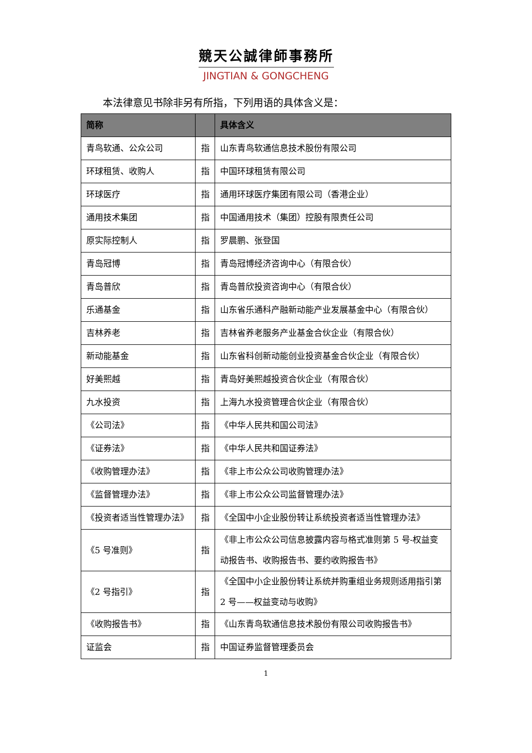競天公誠律師事務所
JINGTIAN & GONGCHENG
本法律意见书除非另有所指，下列用语的具体含义是：
| 简称 | | 具体含义 |
| --- | --- | --- |
| 青鸟软通、公众公司 | 指 | 山东青鸟软通信息技术股份有限公司 |
| 环球租赁、收购人 | 指 | 中国环球租赁有限公司 |
| 环球医疗 | 指 | 通用环球医疗集团有限公司（香港企业） |
| 通用技术集团 | 指 | 中国通用技术（集团）控股有限责任公司 |
| 原实际控制人 | 指 | 罗晨鹏、张登国 |
| 青岛冠博 | 指 | 青岛冠博经济咨询中心（有限合伙） |
| 青岛普欣 | 指 | 青岛普欣投资咨询中心（有限合伙） |
| 乐通基金 | 指 | 山东省乐通科产融新动能产业发展基金中心（有限合伙） |
| 吉林养老 | 指 | 吉林省养老服务产业基金合伙企业（有限合伙） |
| 新动能基金 | 指 | 山东省科创新动能创业投资基金合伙企业（有限合伙） |
| 好美熙越 | 指 | 青岛好美熙越投资合伙企业（有限合伙） |
| 九水投资 | 指 | 上海九水投资管理合伙企业（有限合伙） |
| 《公司法》 | 指 | 《中华人民共和国公司法》 |
| 《证券法》 | 指 | 《中华人民共和国证券法》 |
| 《收购管理办法》 | 指 | 《非上市公众公司收购管理办法》 |
| 《监督管理办法》 | 指 | 《非上市公众公司监督管理办法》 |
| 《投资者适当性管理办法》 | 指 | 《全国中小企业股份转让系统投资者适当性管理办法》 |
| 《5 号准则》 | 指 | 《非上市公众公司信息披露内容与格式准则第 5 号-权益变动报告书、收购报告书、要约收购报告书》 |
| 《2 号指引》 | 指 | 《全国中小企业股份转让系统并购重组业务规则适用指引第 2 号——权益变动与收购》 |
| 《收购报告书》 | 指 | 《山东青鸟软通信息技术股份有限公司收购报告书》 |
| 证监会 | 指 | 中国证券监督管理委员会 |
1